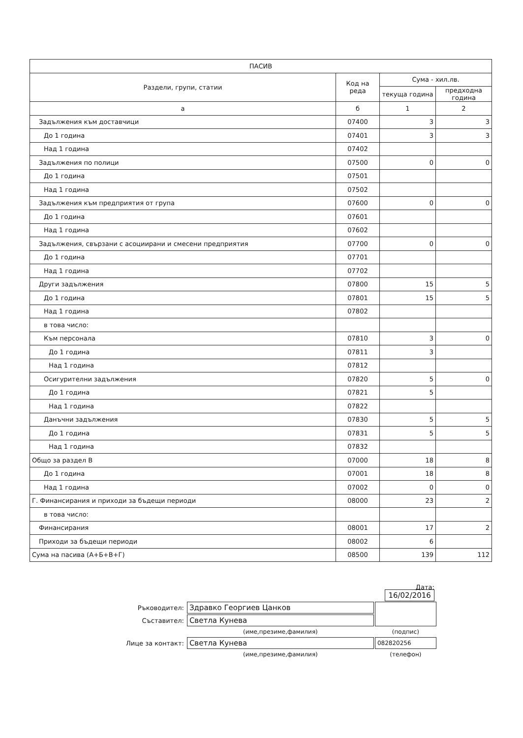| ПАСИВ | | | |
| --- | --- | --- | --- |
| Раздели, групи, статии | Код на реда | Сума - хил.лв. | |
| | | текуща година | предходна година |
| а | б | 1 | 2 |
| Задължения към доставчици | 07400 | 3 | 3 |
| До 1 година | 07401 | 3 | 3 |
| Над 1 година | 07402 | | |
| Задължения по полици | 07500 | 0 | 0 |
| До 1 година | 07501 | | |
| Над 1 година | 07502 | | |
| Задължения към предприятия от група | 07600 | 0 | 0 |
| До 1 година | 07601 | | |
| Над 1 година | 07602 | | |
| Задължения, свързани с асоциирани и смесени предприятия | 07700 | 0 | 0 |
| До 1 година | 07701 | | |
| Над 1 година | 07702 | | |
| Други задължения | 07800 | 15 | 5 |
| До 1 година | 07801 | 15 | 5 |
| Над 1 година | 07802 | | |
| в това число: | | | |
| Към персонала | 07810 | 3 | 0 |
| До 1 година | 07811 | 3 | |
| Над 1 година | 07812 | | |
| Осигурителни задължения | 07820 | 5 | 0 |
| До 1 година | 07821 | 5 | |
| Над 1 година | 07822 | | |
| Данъчни задължения | 07830 | 5 | 5 |
| До 1 година | 07831 | 5 | 5 |
| Над 1 година | 07832 | | |
| Общо за раздел В | 07000 | 18 | 8 |
| До 1 година | 07001 | 18 | 8 |
| Над 1 година | 07002 | 0 | 0 |
| Г. Финансирания и приходи за бъдещи периоди | 08000 | 23 | 2 |
| в това число: | | | |
| Финансирания | 08001 | 17 | 2 |
| Приходи за бъдещи периоди | 08002 | 6 | |
| Сума на пасива (А+Б+В+Г) | 08500 | 139 | 112 |
| | | Дата: 16/02/2016 |
| Ръководител: | Здравко Георгиев Цанков | |
| Съставител: | Светла Кунева | |
| | (име,презиме,фамилия) | (подпис) |
| Лице за контакт: | Светла Кунева | 082820256 |
| | (име,презиме,фамилия) | (телефон) |